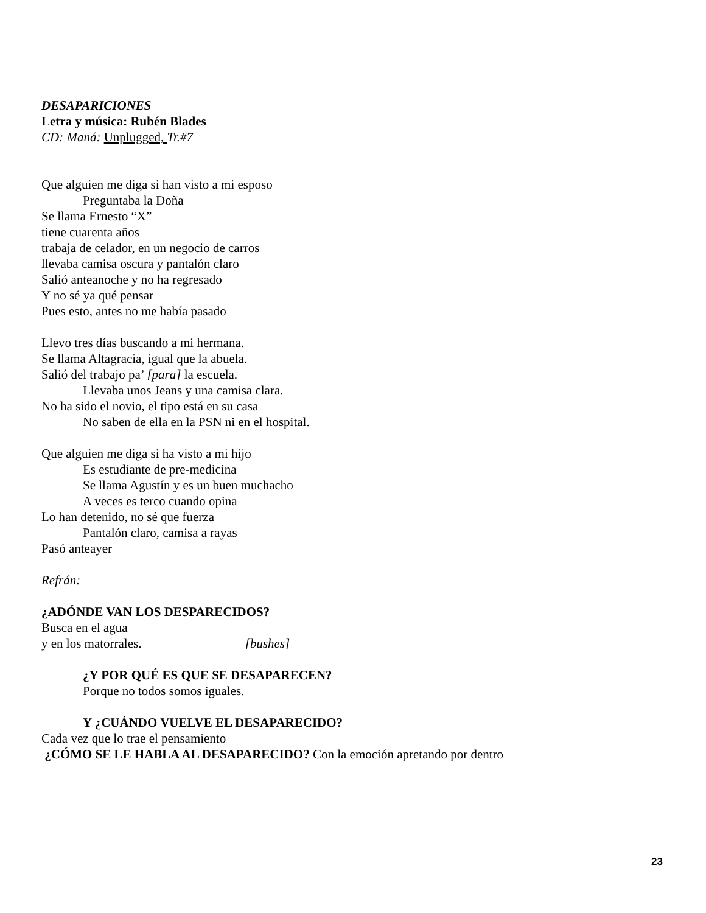DESAPARICIONES
Letra y música: Rubén Blades
CD: Maná: Unplugged, Tr.#7
Que alguien me diga si han visto a mi esposo
Preguntaba la Doña
Se llama Ernesto “X”
tiene cuarenta años
trabaja de celador, en un negocio de carros
llevaba camisa oscura y pantalón claro
Salió anteanoche y no ha regresado
Y no sé ya qué pensar
Pues esto, antes no me había pasado
Llevo tres días buscando a mi hermana.
Se llama Altagracia, igual que la abuela.
Salió del trabajo pa’ [para] la escuela.
Llevaba unos Jeans y una camisa clara.
No ha sido el novio, el tipo está en su casa
No saben de ella en la PSN ni en el hospital.
Que alguien me diga si ha visto a mi hijo
Es estudiante de pre-medicina
Se llama Agustín y es un buen muchacho
A veces es terco cuando opina
Lo han detenido, no sé que fuerza
Pantalón claro, camisa a rayas
Pasó anteayer
Refrán:
¿ADÓNDE VAN LOS DESPARECIDOS?
Busca en el agua
y en los matorrales. [bushes]
¿Y POR QUÉ ES QUE SE DESAPARECEN?
Porque no todos somos iguales.
Y ¿CUÁNDO VUELVE EL DESAPARECIDO?
Cada vez que lo trae el pensamiento
¿CÓMO SE LE HABLA AL DESAPARECIDO? Con la emoción apretando por dentro
23